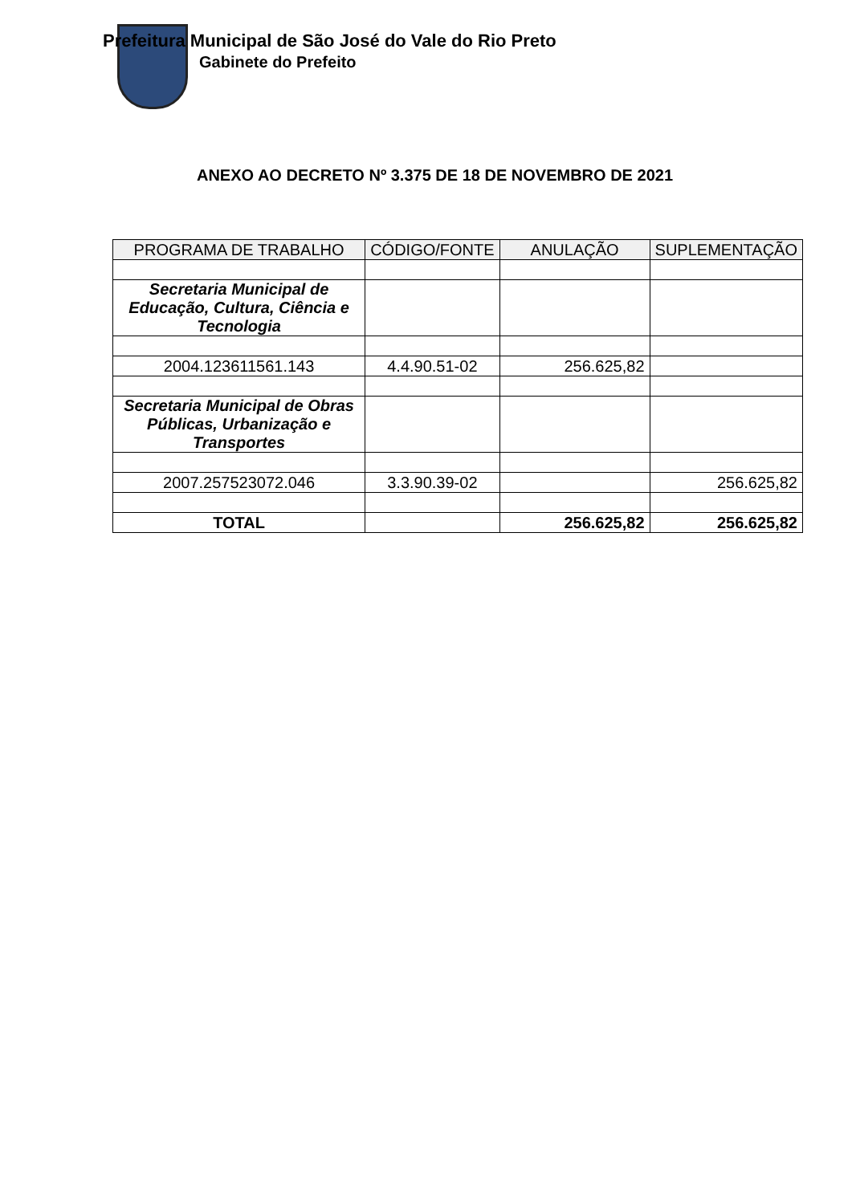Prefeitura Municipal de São José do Vale do Rio Preto
Gabinete do Prefeito
ANEXO AO DECRETO Nº 3.375 DE 18 DE NOVEMBRO DE 2021
| PROGRAMA DE TRABALHO | CÓDIGO/FONTE | ANULAÇÃO | SUPLEMENTAÇÃO |
| --- | --- | --- | --- |
| Secretaria Municipal de Educação, Cultura, Ciência e Tecnologia | | | |
| 2004.123611561.143 | 4.4.90.51-02 | 256.625,82 | |
| Secretaria Municipal de Obras Públicas, Urbanização e Transportes | | | |
| 2007.257523072.046 | 3.3.90.39-02 | | 256.625,82 |
| TOTAL | | 256.625,82 | 256.625,82 |